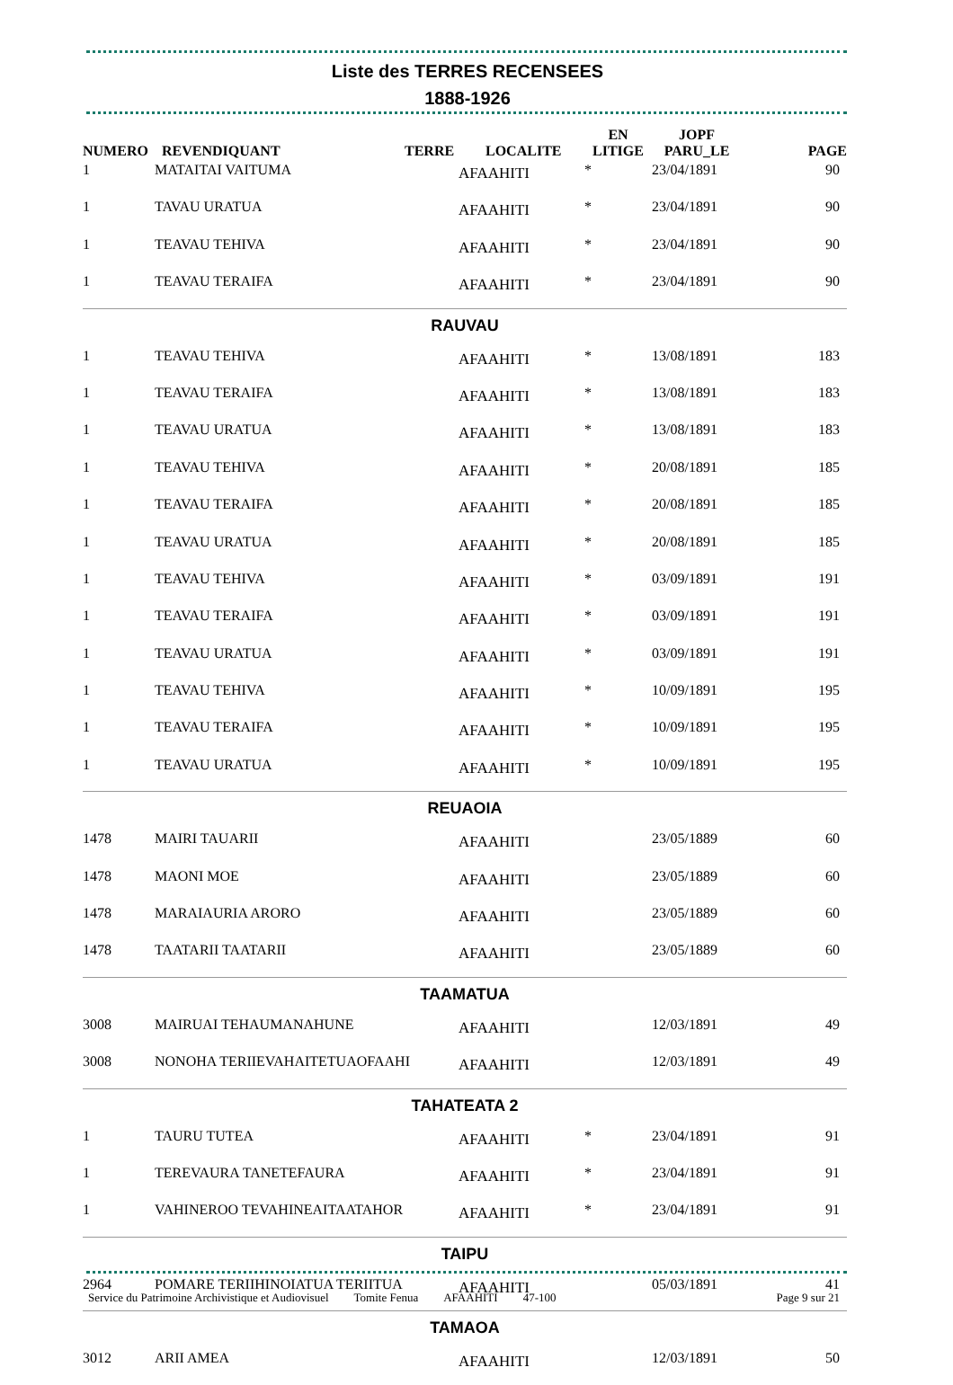Liste des TERRES RECENSEES
1888-1926
| NUMERO | REVENDIQUANT | TERRE | LOCALITE | EN LITIGE | JOPF PARU_LE | PAGE |
| --- | --- | --- | --- | --- | --- | --- |
| 1 | MATAITAI VAITUMA | | AFAAHITI | * | 23/04/1891 | 90 |
| 1 | TAVAU URATUA | | AFAAHITI | * | 23/04/1891 | 90 |
| 1 | TEAVAU TEHIVA | | AFAAHITI | * | 23/04/1891 | 90 |
| 1 | TEAVAU TERAIFA | | AFAAHITI | * | 23/04/1891 | 90 |
| RAUVAU | | | | | | |
| 1 | TEAVAU TEHIVA | | AFAAHITI | * | 13/08/1891 | 183 |
| 1 | TEAVAU TERAIFA | | AFAAHITI | * | 13/08/1891 | 183 |
| 1 | TEAVAU URATUA | | AFAAHITI | * | 13/08/1891 | 183 |
| 1 | TEAVAU TEHIVA | | AFAAHITI | * | 20/08/1891 | 185 |
| 1 | TEAVAU TERAIFA | | AFAAHITI | * | 20/08/1891 | 185 |
| 1 | TEAVAU URATUA | | AFAAHITI | * | 20/08/1891 | 185 |
| 1 | TEAVAU TEHIVA | | AFAAHITI | * | 03/09/1891 | 191 |
| 1 | TEAVAU TERAIFA | | AFAAHITI | * | 03/09/1891 | 191 |
| 1 | TEAVAU URATUA | | AFAAHITI | * | 03/09/1891 | 191 |
| 1 | TEAVAU TEHIVA | | AFAAHITI | * | 10/09/1891 | 195 |
| 1 | TEAVAU TERAIFA | | AFAAHITI | * | 10/09/1891 | 195 |
| 1 | TEAVAU URATUA | | AFAAHITI | * | 10/09/1891 | 195 |
| REUAOIA | | | | | | |
| 1478 | MAIRI TAUARII | | AFAAHITI | | 23/05/1889 | 60 |
| 1478 | MAONI MOE | | AFAAHITI | | 23/05/1889 | 60 |
| 1478 | MARAIAURIA ARORO | | AFAAHITI | | 23/05/1889 | 60 |
| 1478 | TAATARII TAATARII | | AFAAHITI | | 23/05/1889 | 60 |
| TAAMATUA | | | | | | |
| 3008 | MAIRUAI TEHAUMANAHUNE | | AFAAHITI | | 12/03/1891 | 49 |
| 3008 | NONOHA TERIIEVAHAITETUAOFAAHI | | AFAAHITI | | 12/03/1891 | 49 |
| TAHATEATA 2 | | | | | | |
| 1 | TAURU TUTEA | | AFAAHITI | * | 23/04/1891 | 91 |
| 1 | TEREVAURA TANETEFAURA | | AFAAHITI | * | 23/04/1891 | 91 |
| 1 | VAHINEROO TEVAHINEAITAATAHOR | | AFAAHITI | * | 23/04/1891 | 91 |
| TAIPU | | | | | | |
| 2964 | POMARE TERIIHINOIATUA TERIITUA | | AFAAHITI | | 05/03/1891 | 41 |
| TAMAOA | | | | | | |
| 3012 | ARII AMEA | | AFAAHITI | | 12/03/1891 | 50 |
Service du Patrimoine Archivistique et Audiovisuel Tomite Fenua AFAAHITI 47-100 Page 9 sur 21